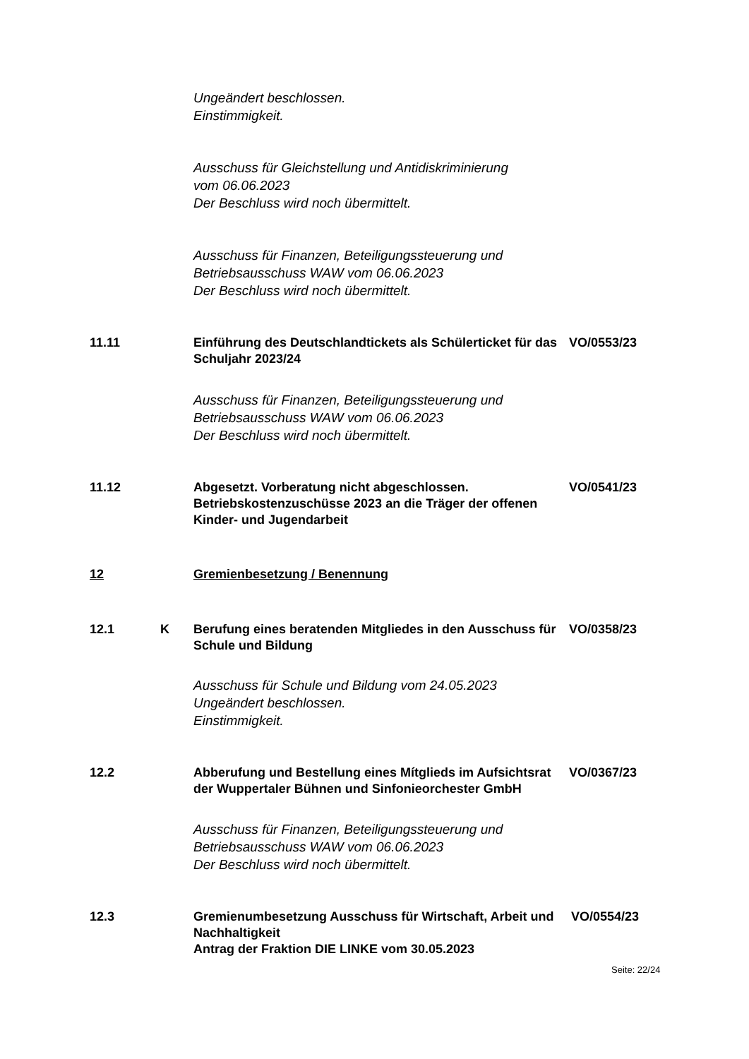Ungeändert beschlossen.
Einstimmigkeit.
Ausschuss für Gleichstellung und Antidiskriminierung
vom 06.06.2023
Der Beschluss wird noch übermittelt.
Ausschuss für Finanzen, Beteiligungssteuerung und
Betriebsausschuss WAW vom 06.06.2023
Der Beschluss wird noch übermittelt.
11.11 Einführung des Deutschlandtickets als Schülerticket für das Schuljahr 2023/24
VO/0553/23
Ausschuss für Finanzen, Beteiligungssteuerung und
Betriebsausschuss WAW vom 06.06.2023
Der Beschluss wird noch übermittelt.
11.12 Abgesetzt. Vorberatung nicht abgeschlossen.
Betriebskostenzuschüsse 2023 an die Träger der offenen Kinder- und Jugendarbeit
VO/0541/23
12 Gremienbesetzung / Benennung
12.1 K Berufung eines beratenden Mitgliedes in den Ausschuss für Schule und Bildung
VO/0358/23
Ausschuss für Schule und Bildung vom 24.05.2023
Ungeändert beschlossen.
Einstimmigkeit.
12.2 Abberufung und Bestellung eines Mítglieds im Aufsichtsrat der Wuppertaler Bühnen und Sinfonieorchester GmbH
VO/0367/23
Ausschuss für Finanzen, Beteiligungssteuerung und
Betriebsausschuss WAW vom 06.06.2023
Der Beschluss wird noch übermittelt.
12.3 Gremienumbesetzung Ausschuss für Wirtschaft, Arbeit und Nachhaltigkeit
Antrag der Fraktion DIE LINKE vom 30.05.2023
VO/0554/23
Seite: 22/24